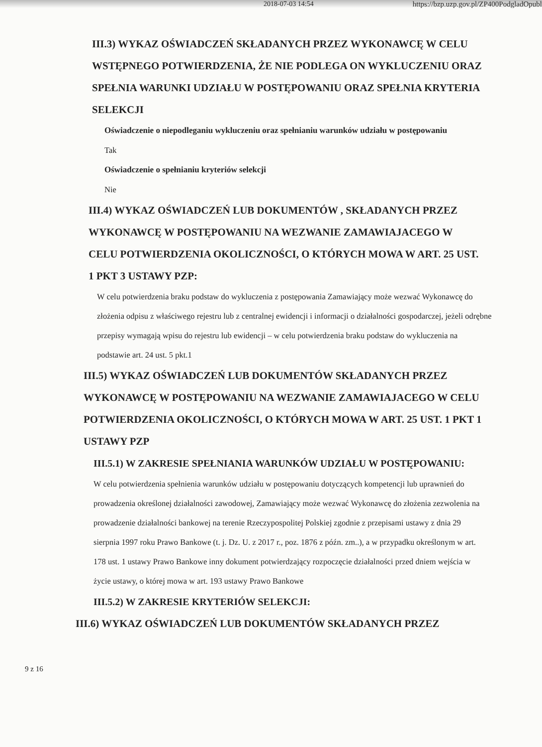2018-07-03 14:54 https://bzp.uzp.gov.pl/ZP400PodgladOpubl
III.3) WYKAZ OŚWIADCZEŃ SKŁADANYCH PRZEZ WYKONAWCĘ W CELU WSTĘPNEGO POTWIERDZENIA, ŻE NIE PODLEGA ON WYKLUCZENIU ORAZ SPEŁNIA WARUNKI UDZIAŁU W POSTĘPOWANIU ORAZ SPEŁNIA KRYTERIA SELEKCJI
Oświadczenie o niepodleganiu wykluczeniu oraz spełnianiu warunków udziału w postępowaniu
Tak
Oświadczenie o spełnianiu kryteriów selekcji
Nie
III.4) WYKAZ OŚWIADCZEŃ LUB DOKUMENTÓW , SKŁADANYCH PRZEZ WYKONAWCĘ W POSTĘPOWANIU NA WEZWANIE ZAMAWIAJACEGO W CELU POTWIERDZENIA OKOLICZNOŚCI, O KTÓRYCH MOWA W ART. 25 UST. 1 PKT 3 USTAWY PZP:
W celu potwierdzenia braku podstaw do wykluczenia z postępowania Zamawiający może wezwać Wykonawcę do złożenia odpisu z właściwego rejestru lub z centralnej ewidencji i informacji o działalności gospodarczej, jeżeli odrębne przepisy wymagają wpisu do rejestru lub ewidencji – w celu potwierdzenia braku podstaw do wykluczenia na podstawie art. 24 ust. 5 pkt.1
III.5) WYKAZ OŚWIADCZEŃ LUB DOKUMENTÓW SKŁADANYCH PRZEZ WYKONAWCĘ W POSTĘPOWANIU NA WEZWANIE ZAMAWIAJACEGO W CELU POTWIERDZENIA OKOLICZNOŚCI, O KTÓRYCH MOWA W ART. 25 UST. 1 PKT 1 USTAWY PZP
III.5.1) W ZAKRESIE SPEŁNIANIA WARUNKÓW UDZIAŁU W POSTĘPOWANIU:
W celu potwierdzenia spełnienia warunków udziału w postępowaniu dotyczących kompetencji lub uprawnień do prowadzenia określonej działalności zawodowej, Zamawiający może wezwać Wykonawcę do złożenia zezwolenia na prowadzenie działalności bankowej na terenie Rzeczypospolitej Polskiej zgodnie z przepisami ustawy z dnia 29 sierpnia 1997 roku Prawo Bankowe (t. j. Dz. U. z 2017 r., poz. 1876 z późn. zm..), a w przypadku określonym w art. 178 ust. 1 ustawy Prawo Bankowe inny dokument potwierdzający rozpoczęcie działalności przed dniem wejścia w życie ustawy, o której mowa w art. 193 ustawy Prawo Bankowe
III.5.2) W ZAKRESIE KRYTERIÓW SELEKCJI:
III.6) WYKAZ OŚWIADCZEŃ LUB DOKUMENTÓW SKŁADANYCH PRZEZ
9 z 16